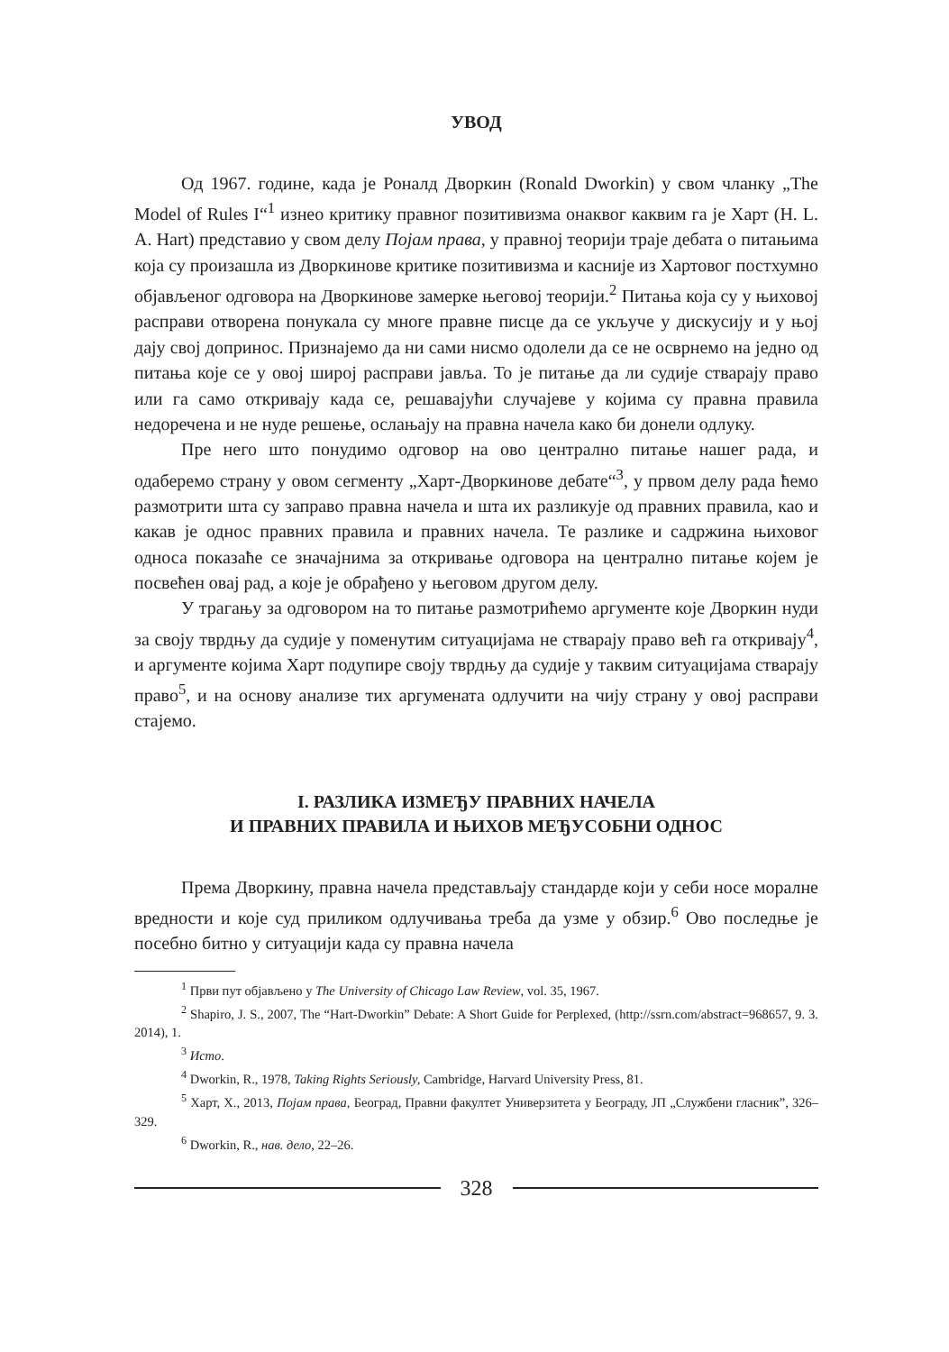УВОД
Од 1967. године, када је Роналд Дворкин (Ronald Dworkin) у свом чланку „The Model of Rules I“<sup>1</sup> изнео критику правног позитивизма онаквог каквим га је Харт (H. L. A. Hart) представио у свом делу Појам права, у правној теорији траје дебата о питањима која су произашла из Дворкинове критике позитивизма и касније из Хартовог постхумно објављеног одговора на Дворкинове замерке његовој теорији.<sup>2</sup> Питања која су у њиховој расправи отворена понукала су многе правне писце да се укључе у дискусију и у њој дају свој допринос. Признајемо да ни сами нисмо одолели да се не осврнемо на једно од питања које се у овој широј расправи јавља. То је питање да ли судије стварају право или га само откривају када се, решавајући случајеве у којима су правна правила недоречена и не нуде решење, ослањају на правна начела како би донели одлуку.
Пре него што понудимо одговор на ово централно питање нашег рада, и одаберемо страну у овом сегменту „Харт-Дворкинове дебате“<sup>3</sup>, у првом делу рада ћемо размотрити шта су заправо правна начела и шта их разликује од правних правила, као и какав је однос правних правила и правних начела. Те разлике и садржина њиховог односа показаће се значајнима за откривање одговора на централно питање којем је посвећен овај рад, а које је обрађено у његовом другом делу.
У трагању за одговором на то питање размотрићемо аргументе које Дворкин нуди за своју тврдњу да судије у поменутим ситуацијама не стварају право већ га откривају<sup>4</sup>, и аргументе којима Харт подупире своју тврдњу да судије у таквим ситуацијама стварају право<sup>5</sup>, и на основу анализе тих аргумената одлучити на чију страну у овој расправи стајемо.
I. РАЗЛИКА ИЗМЕЂУ ПРАВНИХ НАЧЕЛА
И ПРАВНИХ ПРАВИЛА И ЊИХОВ МЕЂУСОБНИ ОДНОС
Према Дворкину, правна начела представљају стандарде који у себи носе моралне вредности и које суд приликом одлучивања треба да узме у обзир.<sup>6</sup> Ово последње је посебно битно у ситуацији када су правна начела
<sup>1</sup> Први пут објављено у The University of Chicago Law Review, vol. 35, 1967.
<sup>2</sup> Shapiro, J. S., 2007, The “Hart-Dworkin” Debate: A Short Guide for Perplexed, (http://ssrn.com/abstract=968657, 9. 3. 2014), 1.
<sup>3</sup> Исто.
<sup>4</sup> Dworkin, R., 1978, Taking Rights Seriously, Cambridge, Harvard University Press, 81.
<sup>5</sup> Харт, Х., 2013, Појам права, Београд, Правни факултет Универзитета у Београду, ЈП „Службени гласник”, 326–329.
<sup>6</sup> Dworkin, R., нав. дело, 22–26.
328